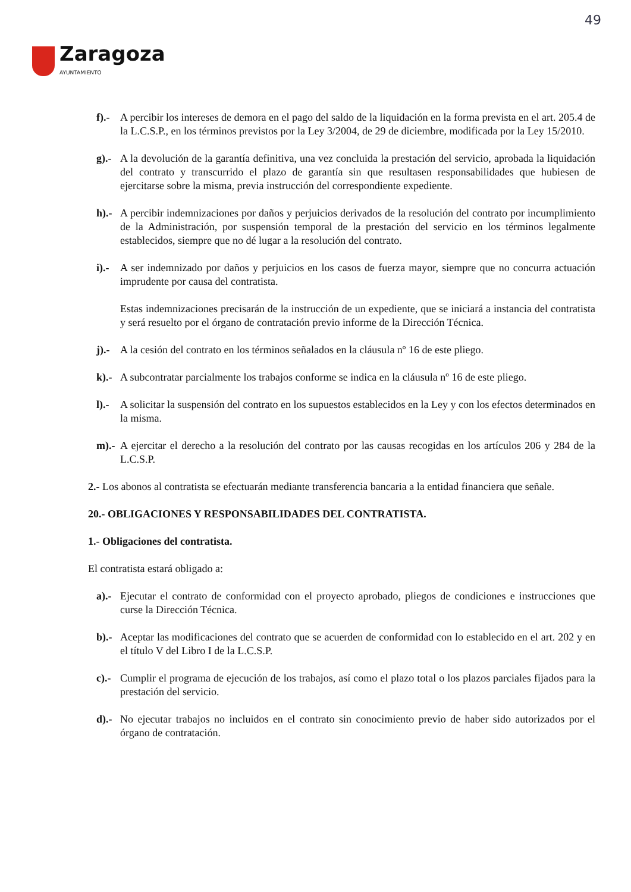49
Zaragoza
AYUNTAMIENTO
f).- A percibir los intereses de demora en el pago del saldo de la liquidación en la forma prevista en el art. 205.4 de la L.C.S.P., en los términos previstos por la Ley 3/2004, de 29 de diciembre, modificada por la Ley 15/2010.
g).- A la devolución de la garantía definitiva, una vez concluida la prestación del servicio, aprobada la liquidación del contrato y transcurrido el plazo de garantía sin que resultasen responsabilidades que hubiesen de ejercitarse sobre la misma, previa instrucción del correspondiente expediente.
h).- A percibir indemnizaciones por daños y perjuicios derivados de la resolución del contrato por incumplimiento de la Administración, por suspensión temporal de la prestación del servicio en los términos legalmente establecidos, siempre que no dé lugar a la resolución del contrato.
i).- A ser indemnizado por daños y perjuicios en los casos de fuerza mayor, siempre que no concurra actuación imprudente por causa del contratista.
Estas indemnizaciones precisarán de la instrucción de un expediente, que se iniciará a instancia del contratista y será resuelto por el órgano de contratación previo informe de la Dirección Técnica.
j).- A la cesión del contrato en los términos señalados en la cláusula nº 16 de este pliego.
k).- A subcontratar parcialmente los trabajos conforme se indica en la cláusula nº 16 de este pliego.
l).- A solicitar la suspensión del contrato en los supuestos establecidos en la Ley y con los efectos determinados en la misma.
m).- A ejercitar el derecho a la resolución del contrato por las causas recogidas en los artículos 206 y 284 de la L.C.S.P.
2.- Los abonos al contratista se efectuarán mediante transferencia bancaria a la entidad financiera que señale.
20.- OBLIGACIONES Y RESPONSABILIDADES DEL CONTRATISTA.
1.- Obligaciones del contratista.
El contratista estará obligado a:
a).- Ejecutar el contrato de conformidad con el proyecto aprobado, pliegos de condiciones e instrucciones que curse la Dirección Técnica.
b).- Aceptar las modificaciones del contrato que se acuerden de conformidad con lo establecido en el art. 202 y en el título V del Libro I de la L.C.S.P.
c).- Cumplir el programa de ejecución de los trabajos, así como el plazo total o los plazos parciales fijados para la prestación del servicio.
d).- No ejecutar trabajos no incluidos en el contrato sin conocimiento previo de haber sido autorizados por el órgano de contratación.